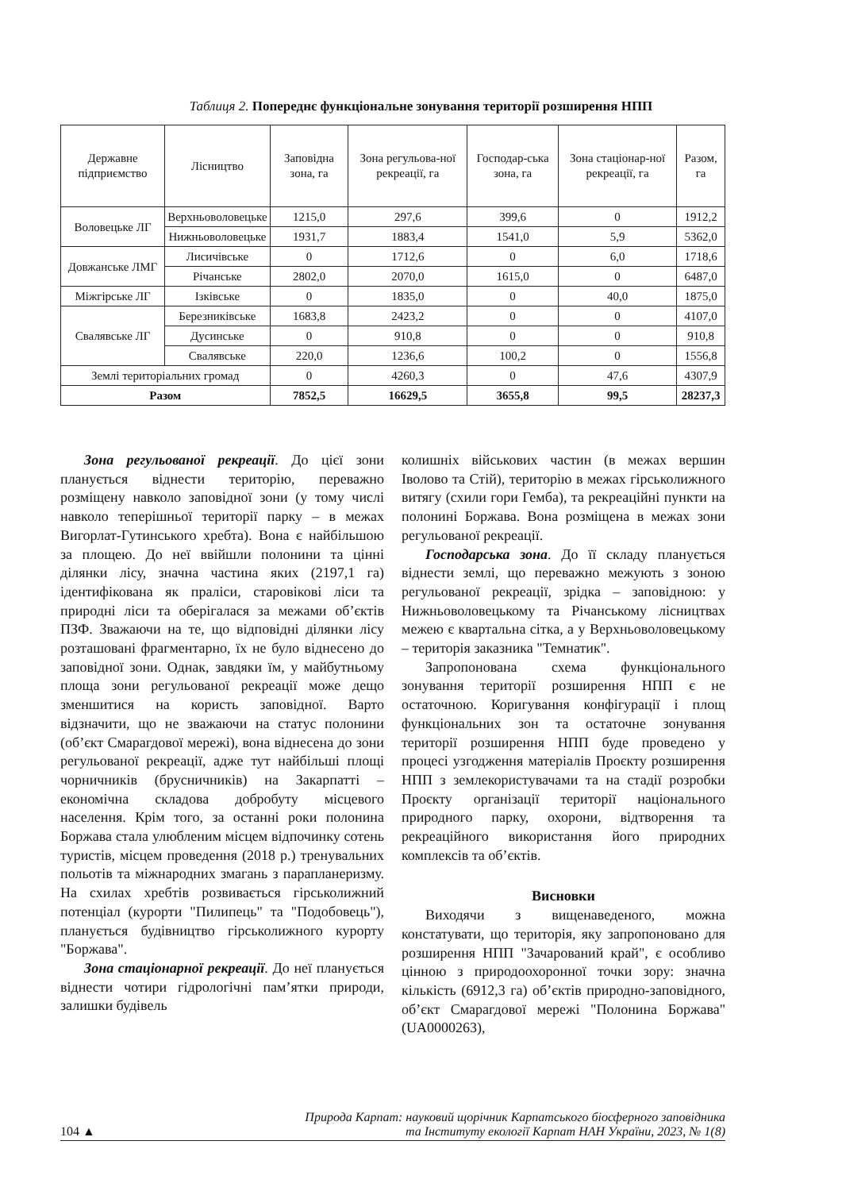Таблиця 2. Попереднє функціональне зонування території розширення НПП
| Державне підприємство | Лісництво | Заповідна зона, га | Зона регульова-ної рекреації, га | Господар-ська зона, га | Зона стаціонар-ної рекреації, га | Разом, га |
| --- | --- | --- | --- | --- | --- | --- |
| Воловецьке ЛГ | Верхньоволовецьке | 1215,0 | 297,6 | 399,6 | 0 | 1912,2 |
| | Нижньоволовецьке | 1931,7 | 1883,4 | 1541,0 | 5,9 | 5362,0 |
| Довжанське ЛМГ | Лисичівське | 0 | 1712,6 | 0 | 6,0 | 1718,6 |
| | Річанське | 2802,0 | 2070,0 | 1615,0 | 0 | 6487,0 |
| Міжгірське ЛГ | Ізківське | 0 | 1835,0 | 0 | 40,0 | 1875,0 |
| Свалявське ЛГ | Березниківське | 1683,8 | 2423,2 | 0 | 0 | 4107,0 |
| | Дусинське | 0 | 910,8 | 0 | 0 | 910,8 |
| | Свалявське | 220,0 | 1236,6 | 100,2 | 0 | 1556,8 |
| Землі територіальних громад | | 0 | 4260,3 | 0 | 47,6 | 4307,9 |
| Разом | | 7852,5 | 16629,5 | 3655,8 | 99,5 | 28237,3 |
Зона регульованої рекреації. До цієї зони планується віднести територію, переважно розміщену навколо заповідної зони (у тому числі навколо теперішньої території парку – в межах Вигорлат-Гутинського хребта). Вона є найбільшою за площею. До неї ввійшли полонини та цінні ділянки лісу, значна частина яких (2197,1 га) ідентифікована як праліси, старовікові ліси та природні ліси та оберігалася за межами об’єктів ПЗФ. Зважаючи на те, що відповідні ділянки лісу розташовані фрагментарно, їх не було віднесено до заповідної зони. Однак, завдяки їм, у майбутньому площа зони регульованої рекреації може дещо зменшитися на користь заповідної. Варто відзначити, що не зважаючи на статус полонини (об’єкт Смарагдової мережі), вона віднесена до зони регульованої рекреації, адже тут найбільші площі чорничників (брусничників) на Закарпатті – економічна складова добробуту місцевого населення. Крім того, за останні роки полонина Боржава стала улюбленим місцем відпочинку сотень туристів, місцем проведення (2018 р.) тренувальних польотів та міжнародних змагань з парапланеризму. На схилах хребтів розвивається гірськолижний потенціал (курорти "Пилипець" та "Подобовець"), планується будівництво гірськолижного курорту "Боржава".
Зона стаціонарної рекреації. До неї планується віднести чотири гідрологічні пам’ятки природи, залишки будівель
колишніх військових частин (в межах вершин Іволово та Стій), територію в межах гірськолижного витягу (схили гори Гемба), та рекреаційні пункти на полонині Боржава. Вона розміщена в межах зони регульованої рекреації.
Господарська зона. До її складу планується віднести землі, що переважно межують з зоною регульованої рекреації, зрідка – заповідною: у Нижньоволовецькому та Річанському лісництвах межею є квартальна сітка, а у Верхньоволовецькому – територія заказника "Темнатик".
Запропонована схема функціонального зонування території розширення НПП є не остаточною. Коригування конфігурації і площ функціональних зон та остаточне зонування території розширення НПП буде проведено у процесі узгодження матеріалів Проєкту розширення НПП з землекористувачами та на стадії розробки Проєкту організації території національного природного парку, охорони, відтворення та рекреаційного використання його природних комплексів та об’єктів.
Висновки
Виходячи з вищенаведеного, можна констатувати, що територія, яку запропоновано для розширення НПП "Зачарований край", є особливо цінною з природоохоронної точки зору: значна кількість (6912,3 га) об’єктів природно-заповідного, об’єкт Смарагдової мережі "Полонина Боржава" (UA0000263),
104 ▲ Природа Карпат: науковий щорічник Карпатського біосферного заповідника
та Інституту екології Карпат НАН України, 2023, № 1(8)